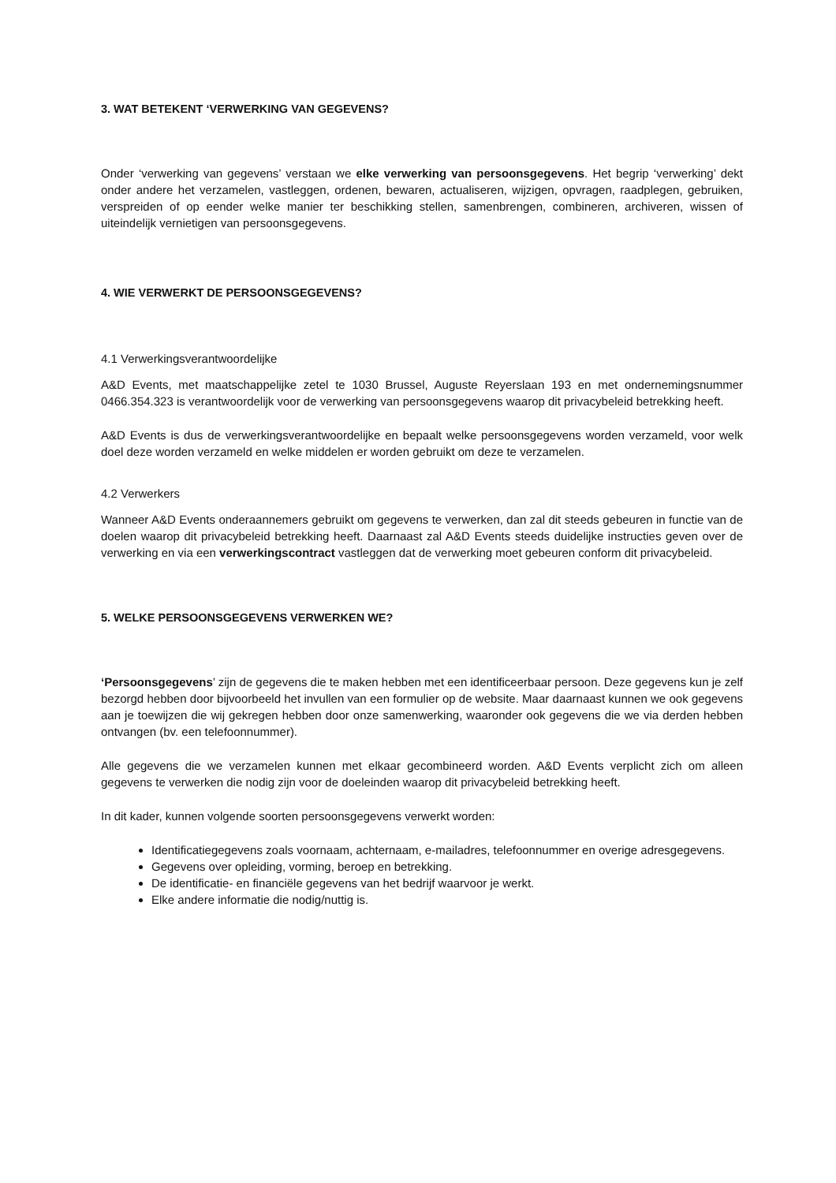3. WAT BETEKENT ‘VERWERKING VAN GEGEVENS?
Onder ‘verwerking van gegevens’ verstaan we elke verwerking van persoonsgegevens. Het begrip ‘verwerking’ dekt onder andere het verzamelen, vastleggen, ordenen, bewaren, actualiseren, wijzigen, opvragen, raadplegen, gebruiken, verspreiden of op eender welke manier ter beschikking stellen, samenbrengen, combineren, archiveren, wissen of uiteindelijk vernietigen van persoonsgegevens.
4. WIE VERWERKT DE PERSOONSGEGEVENS?
4.1 Verwerkingsverantwoordelijke
A&D Events, met maatschappelijke zetel te 1030 Brussel, Auguste Reyerslaan 193 en met ondernemingsnummer 0466.354.323 is verantwoordelijk voor de verwerking van persoonsgegevens waarop dit privacybeleid betrekking heeft.
A&D Events is dus de verwerkingsverantwoordelijke en bepaalt welke persoonsgegevens worden verzameld, voor welk doel deze worden verzameld en welke middelen er worden gebruikt om deze te verzamelen.
4.2 Verwerkers
Wanneer A&D Events onderaannemers gebruikt om gegevens te verwerken, dan zal dit steeds gebeuren in functie van de doelen waarop dit privacybeleid betrekking heeft. Daarnaast zal A&D Events steeds duidelijke instructies geven over de verwerking en via een verwerkingscontract vastleggen dat de verwerking moet gebeuren conform dit privacybeleid.
5. WELKE PERSOONSGEGEVENS VERWERKEN WE?
‘Persoonsgegevens’ zijn de gegevens die te maken hebben met een identificeerbaar persoon. Deze gegevens kun je zelf bezorgd hebben door bijvoorbeeld het invullen van een formulier op de website. Maar daarnaast kunnen we ook gegevens aan je toewijzen die wij gekregen hebben door onze samenwerking, waaronder ook gegevens die we via derden hebben ontvangen (bv. een telefoonnummer).
Alle gegevens die we verzamelen kunnen met elkaar gecombineerd worden. A&D Events verplicht zich om alleen gegevens te verwerken die nodig zijn voor de doeleinden waarop dit privacybeleid betrekking heeft.
In dit kader, kunnen volgende soorten persoonsgegevens verwerkt worden:
Identificatiegegevens zoals voornaam, achternaam, e-mailadres, telefoonnummer en overige adresgegevens.
Gegevens over opleiding, vorming, beroep en betrekking.
De identificatie- en financiële gegevens van het bedrijf waarvoor je werkt.
Elke andere informatie die nodig/nuttig is.